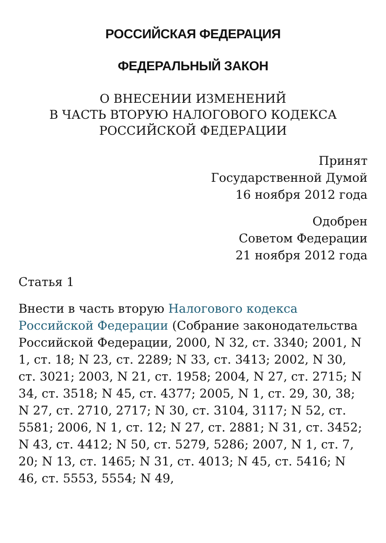РОССИЙСКАЯ ФЕДЕРАЦИЯ
ФЕДЕРАЛЬНЫЙ ЗАКОН
О ВНЕСЕНИИ ИЗМЕНЕНИЙ
В ЧАСТЬ ВТОРУЮ НАЛОГОВОГО КОДЕКСА
РОССИЙСКОЙ ФЕДЕРАЦИИ
Принят
Государственной Думой
16 ноября 2012 года
Одобрен
Советом Федерации
21 ноября 2012 года
Статья 1
Внести в часть вторую Налогового кодекса Российской Федерации (Собрание законодательства Российской Федерации, 2000, N 32, ст. 3340; 2001, N 1, ст. 18; N 23, ст. 2289; N 33, ст. 3413; 2002, N 30, ст. 3021; 2003, N 21, ст. 1958; 2004, N 27, ст. 2715; N 34, ст. 3518; N 45, ст. 4377; 2005, N 1, ст. 29, 30, 38; N 27, ст. 2710, 2717; N 30, ст. 3104, 3117; N 52, ст. 5581; 2006, N 1, ст. 12; N 27, ст. 2881; N 31, ст. 3452; N 43, ст. 4412; N 50, ст. 5279, 5286; 2007, N 1, ст. 7, 20; N 13, ст. 1465; N 31, ст. 4013; N 45, ст. 5416; N 46, ст. 5553, 5554; N 49,